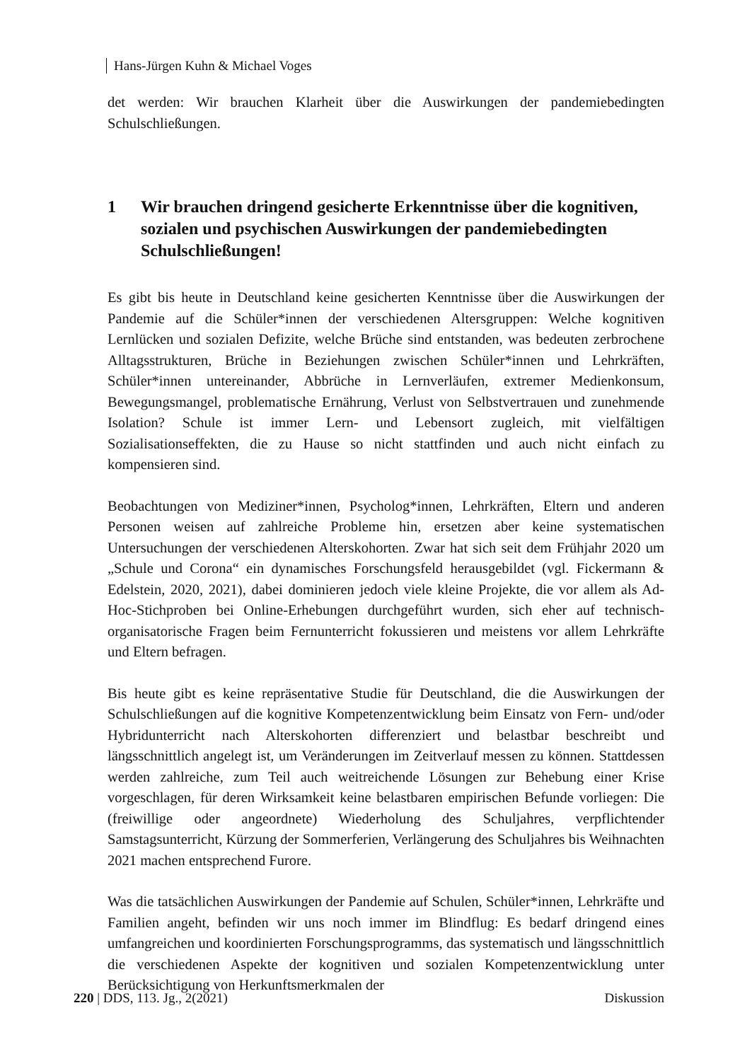Hans-Jürgen Kuhn & Michael Voges
det werden: Wir brauchen Klarheit über die Auswirkungen der pandemiebedingten Schulschließungen.
1 Wir brauchen dringend gesicherte Erkenntnisse über die kognitiven, sozialen und psychischen Auswirkungen der pandemiebedingten Schulschließungen!
Es gibt bis heute in Deutschland keine gesicherten Kenntnisse über die Auswirkungen der Pandemie auf die Schüler*innen der verschiedenen Altersgruppen: Welche kognitiven Lernlücken und sozialen Defizite, welche Brüche sind entstanden, was bedeuten zerbrochene Alltagsstrukturen, Brüche in Beziehungen zwischen Schüler*innen und Lehrkräften, Schüler*innen untereinander, Abbrüche in Lernverläufen, extremer Medienkonsum, Bewegungsmangel, problematische Ernährung, Verlust von Selbstvertrauen und zunehmende Isolation? Schule ist immer Lern- und Lebensort zugleich, mit vielfältigen Sozialisationseffekten, die zu Hause so nicht stattfinden und auch nicht einfach zu kompensieren sind.
Beobachtungen von Mediziner*innen, Psycholog*innen, Lehrkräften, Eltern und anderen Personen weisen auf zahlreiche Probleme hin, ersetzen aber keine systematischen Untersuchungen der verschiedenen Alterskohorten. Zwar hat sich seit dem Frühjahr 2020 um „Schule und Corona“ ein dynamisches Forschungsfeld herausgebildet (vgl. Fickermann & Edelstein, 2020, 2021), dabei dominieren jedoch viele kleine Projekte, die vor allem als Ad-Hoc-Stichproben bei Online-Erhebungen durchgeführt wurden, sich eher auf technisch-organisatorische Fragen beim Fernunterricht fokussieren und meistens vor allem Lehrkräfte und Eltern befragen.
Bis heute gibt es keine repräsentative Studie für Deutschland, die die Auswirkungen der Schulschließungen auf die kognitive Kompetenzentwicklung beim Einsatz von Fern- und/oder Hybridunterricht nach Alterskohorten differenziert und belastbar beschreibt und längsschnittlich angelegt ist, um Veränderungen im Zeitverlauf messen zu können. Stattdessen werden zahlreiche, zum Teil auch weitreichende Lösungen zur Behebung einer Krise vorgeschlagen, für deren Wirksamkeit keine belastbaren empirischen Befunde vorliegen: Die (freiwillige oder angeordnete) Wiederholung des Schuljahres, verpflichtender Samstagsunterricht, Kürzung der Sommerferien, Verlängerung des Schuljahres bis Weihnachten 2021 machen entsprechend Furore.
Was die tatsächlichen Auswirkungen der Pandemie auf Schulen, Schüler*innen, Lehrkräfte und Familien angeht, befinden wir uns noch immer im Blindflug: Es bedarf dringend eines umfangreichen und koordinierten Forschungsprogramms, das systematisch und längsschnittlich die verschiedenen Aspekte der kognitiven und sozialen Kompetenzentwicklung unter Berücksichtigung von Herkunftsmerkmalen der
220 | DDS, 113. Jg., 2(2021) Diskussion